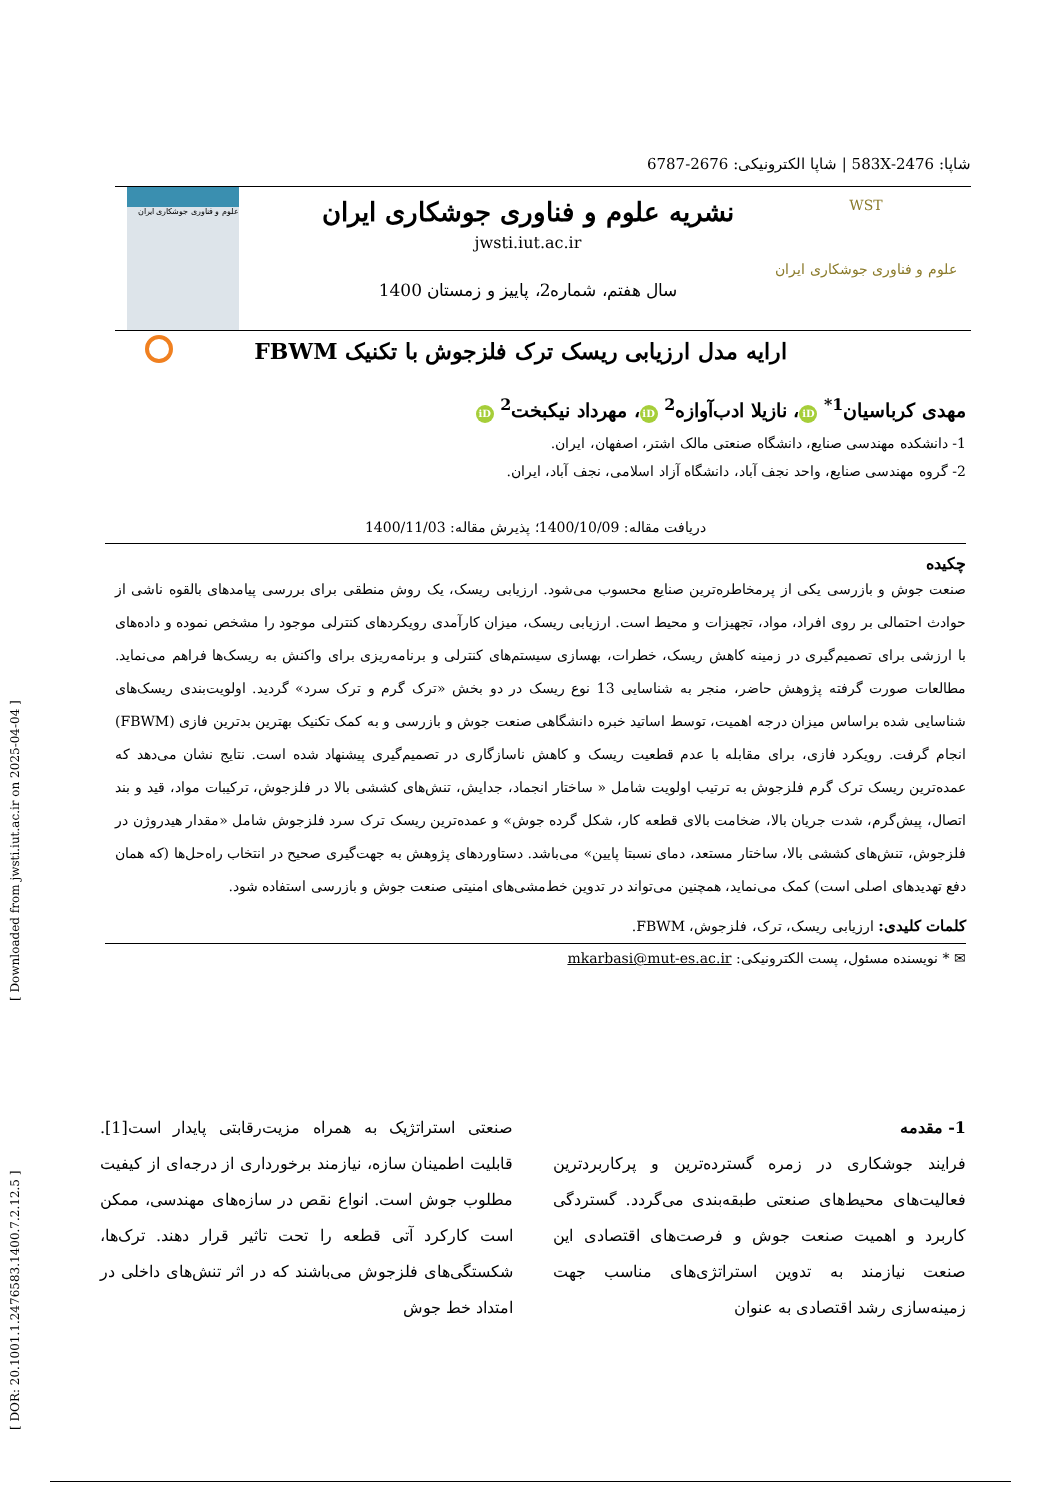[ DOR: 20.1001.1.2476583.1400.7.2.12.5 ] [ Downloaded from jwsti.iut.ac.ir on 2025-04-04 ]
شاپا: 2476-583X | شاپا الکترونیکی: 2676-6787
WST
علوم و فناوری جوشکاری ایران
نشریه علوم و فناوری جوشکاری ایران
jwsti.iut.ac.ir
سال هفتم، شماره2، پاییز و زمستان 1400
علوم و فناوری جوشکاری ایران
ارایه مدل ارزیابی ریسک ترک فلزجوش با تکنیک FBWM
مهدی کرباسیان<sup>1*</sup> iD ، نازیلا ادب‌آوازه<sup>2</sup> iD ، مهرداد نیکبخت<sup>2</sup> iD
1- دانشکده مهندسی صنایع، دانشگاه صنعتی مالک اشتر، اصفهان، ایران.
2- گروه مهندسی صنایع، واحد نجف آباد، دانشگاه آزاد اسلامی، نجف آباد، ایران.
دریافت مقاله: 1400/10/09؛ پذیرش مقاله: 1400/11/03
چکیده
صنعت جوش و بازرسی یکی از پرمخاطره‌ترین صنایع محسوب می‌شود. ارزیابی ریسک، یک روش منطقی برای بررسی پیامدهای بالقوه ناشی از حوادث احتمالی بر روی افراد، مواد، تجهیزات و محیط است. ارزیابی ریسک، میزان کارآمدی رویکردهای کنترلی موجود را مشخص نموده و داده‌های با ارزشی برای تصمیم‌گیری در زمینه کاهش ریسک، خطرات، بهسازی سیستم‌های کنترلی و برنامه‌ریزی برای واکنش به ریسک‌ها فراهم می‌نماید. مطالعات صورت گرفته پژوهش حاضر، منجر به شناسایی 13 نوع ریسک در دو بخش «ترک گرم و ترک سرد» گردید. اولویت‌بندی ریسک‌های شناسایی شده براساس میزان درجه اهمیت، توسط اساتید خبره دانشگاهی صنعت جوش و بازرسی و به کمک تکنیک بهترین بدترین فازی (FBWM) انجام گرفت. رویکرد فازی، برای مقابله با عدم قطعیت ریسک و کاهش ناسازگاری در تصمیم‌گیری پیشنهاد شده است. نتایج نشان می‌دهد که عمده‌ترین ریسک ترک گرم فلزجوش به ترتیب اولویت شامل « ساختار انجماد، جدایش، تنش‌های کششی بالا در فلزجوش، ترکیبات مواد، قید و بند اتصال، پیش‌گرم، شدت جریان بالا، ضخامت بالای قطعه کار، شکل گرده جوش» و عمده‌ترین ریسک ترک سرد فلزجوش شامل «مقدار هیدروژن در فلزجوش، تنش‌های کششی بالا، ساختار مستعد، دمای نسبتا پایین» می‌باشد. دستاوردهای پژوهش به جهت‌گیری صحیح در انتخاب راه‌حل‌ها (که همان دفع تهدیدهای اصلی است) کمک می‌نماید، همچنین می‌تواند در تدوین خط‌مشی‌های امنیتی صنعت جوش و بازرسی استفاده شود.
کلمات کلیدی: ارزیابی ریسک، ترک، فلزجوش، FBWM.
✉ * نویسنده مسئول، پست الکترونیکی: mkarbasi@mut-es.ac.ir
1- مقدمه
فرایند جوشکاری در زمره گسترده‌ترین و پرکاربردترین فعالیت‌های محیط‌های صنعتی طبقه‌بندی می‌گردد. گستردگی کاربرد و اهمیت صنعت جوش و فرصت‌های اقتصادی این صنعت نیازمند به تدوین استراتژی‌های مناسب جهت زمینه‌سازی رشد اقتصادی به عنوان
صنعتی استراتژیک به همراه مزیت‌رقابتی پایدار است[1]. قابلیت اطمینان سازه، نیازمند برخورداری از درجه‌ای از کیفیت مطلوب جوش است. انواع نقص در سازه‌های مهندسی، ممکن است کارکرد آتی قطعه را تحت تاثیر قرار دهند. ترک‌ها، شکستگی‌های فلزجوش می‌باشند که در اثر تنش‌های داخلی در امتداد خط جوش